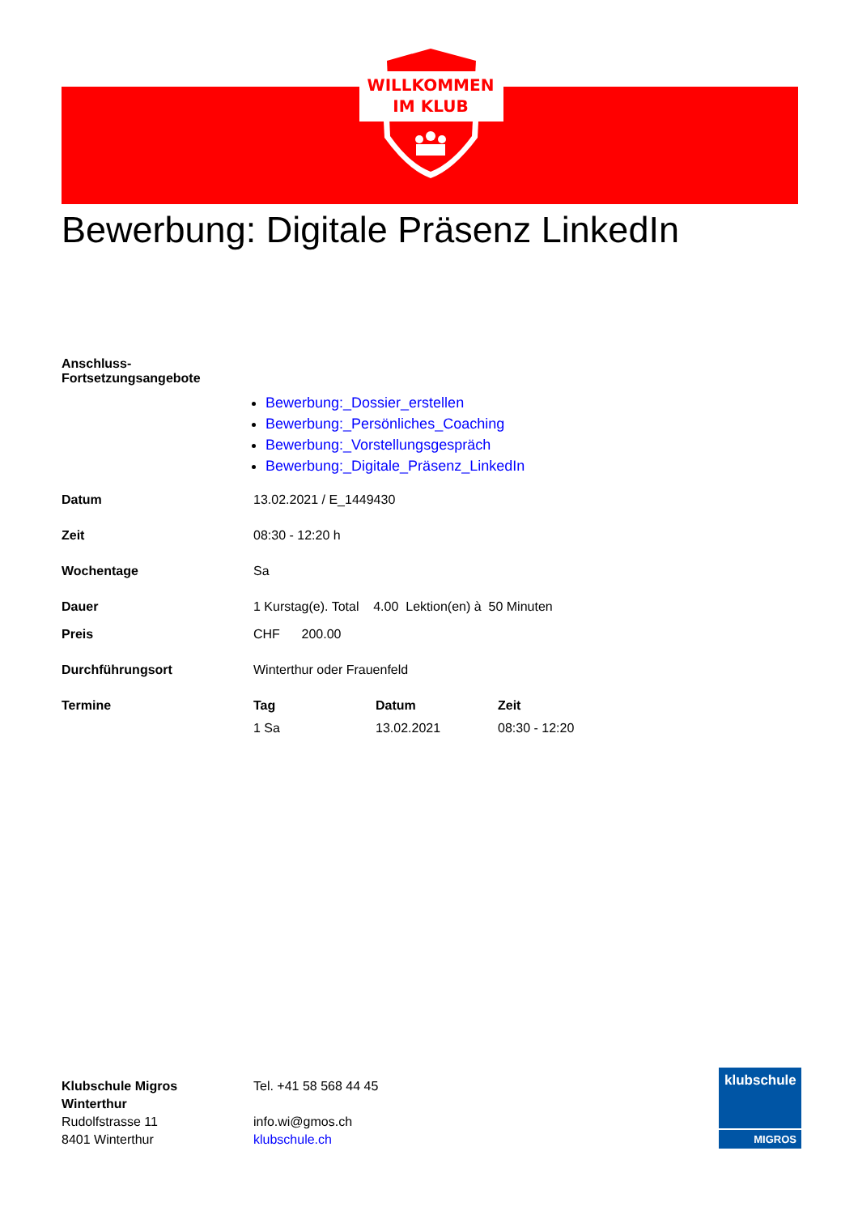WILLKOMMEN
IM KLUB
Bewerbung: Digitale Präsenz LinkedIn
Anschluss-
Fortsetzungsangebote
Bewerbung:_Dossier_erstellen
Bewerbung:_Persönliches_Coaching
Bewerbung:_Vorstellungsgespräch
Bewerbung:_Digitale_Präsenz_LinkedIn
Datum 13.02.2021 / E_1449430
Zeit 08:30 - 12:20 h
Wochentage Sa
Dauer 1 Kurstag(e). Total 4.00 Lektion(en) à 50 Minuten
Preis CHF 200.00
Durchführungsort Winterthur oder Frauenfeld
Termine
| Tag | Datum | Zeit |
| --- | --- | --- |
| 1 Sa | 13.02.2021 | 08:30 - 12:20 |
Klubschule Migros
Winterthur
Rudolfstrasse 11
8401 Winterthur
Tel. +41 58 568 44 45
info.wi@gmos.ch
klubschule.ch
klubschule
MIGROS